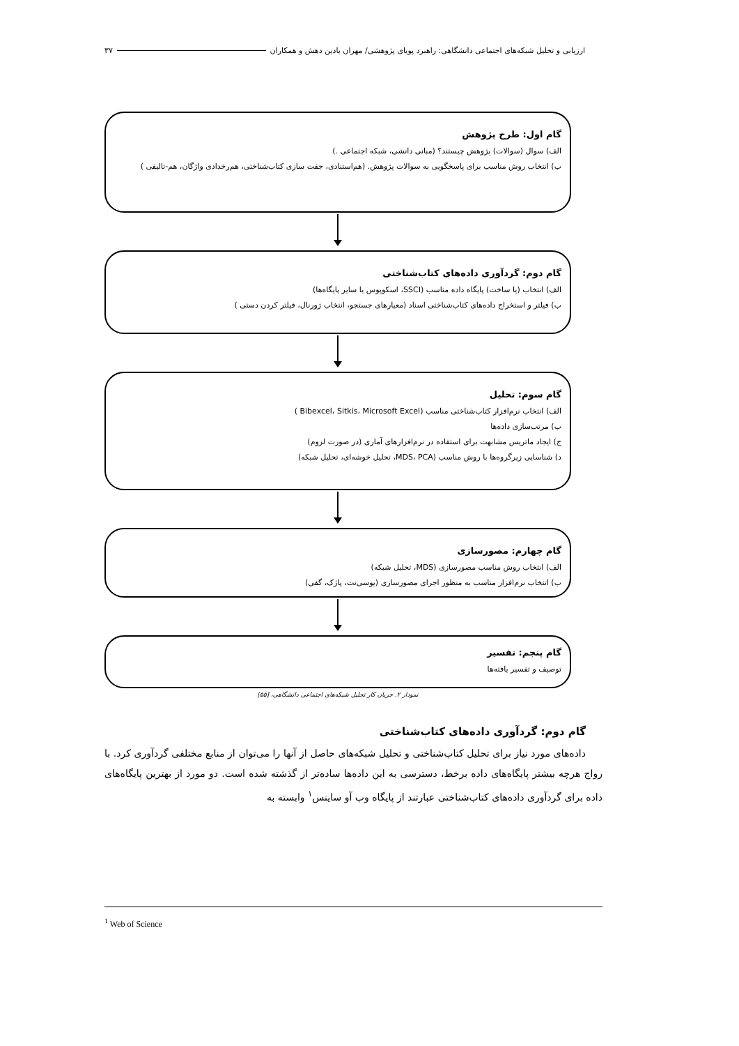ارزیابی و تحلیل شبکه‌های اجتماعی دانشگاهی: راهبرد پویای پژوهشی/ مهران بادین دهش و همکاران ۳۷
گام اول: طرح پژوهش
الف) سوال (سوالات) پژوهش چیستند؟ (مبانی دانشی، شبکه اجتماعی .)
ب) انتخاب روش مناسب برای پاسخگویی به سوالات پژوهش. (هم‌استنادی، جفت سازی کتاب‌شناختی، هم‌رخدادی واژگان، هم-تالیفی )
گام دوم: گردآوری داده‌های کتاب‌شناختی
الف) انتخاب (یا ساخت) پایگاه داده مناسب (SSCI، اسکوپوس یا سایر پایگاه‌ها)
ب) فیلتر و استخراج داده‌های کتاب‌شناختی اسناد (معیارهای جستجو، انتخاب ژورنال، فیلتر کردن دستی )
گام سوم: تحلیل
الف) انتخاب نرم‌افزار کتاب‌شناختی مناسب (Bibexcel، Sitkis، Microsoft Excel )
ب) مرتب‌سازی داده‌ها
ج) ایجاد ماتریس مشابهت برای استفاده در نرم‌افزارهای آماری (در صورت لزوم)
د) شناسایی زیرگروه‌ها با روش مناسب (MDS، PCA، تحلیل خوشه‌ای، تحلیل شبکه)
گام چهارم: مصورسازی
الف) انتخاب روش مناسب مصورسازی (MDS، تحلیل شبکه)
ب) انتخاب نرم‌افزار مناسب به منظور اجرای مصورسازی (یوسی‌نت، پاژک، گفی)
گام پنجم: تفسیر
توصیف و تفسیر یافته‌ها
نمودار ۲. جریان کار تحلیل شبکه‌های اجتماعی دانشگاهی، [۵۵]
گام دوم: گردآوری داده‌های کتاب‌شناختی
داده‌های مورد نیاز برای تحلیل کتاب‌شناختی و تحلیل شبکه‌های حاصل از آنها را می‌توان از منابع مختلفی گردآوری کرد. با رواج هرچه بیشتر پایگاه‌های داده برخط، دسترسی به این داده‌ها ساده‌تر از گذشته شده است. دو مورد از بهترین پایگاه‌های داده برای گردآوری داده‌های کتاب‌شناختی عبارتند از پایگاه وب آو ساینس<sup>۱</sup> وابسته به
<sup>1</sup> Web of Science